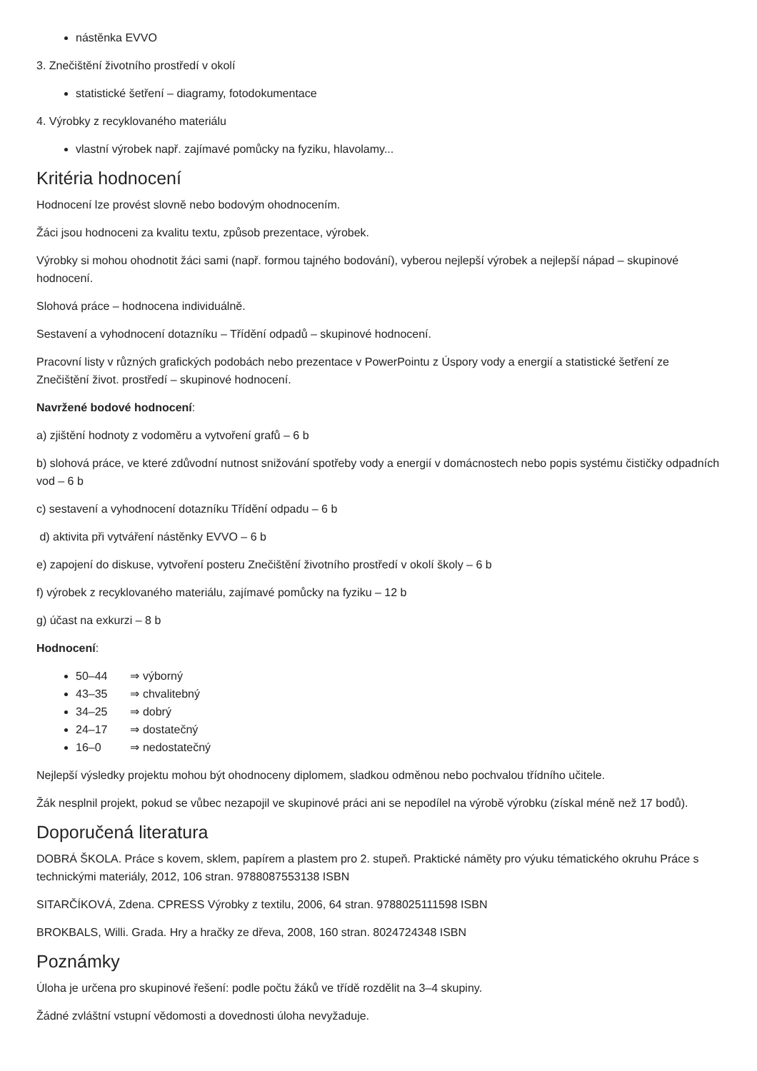nástěnka EVVO
3. Znečištění životního prostředí v okolí
statistické šetření – diagramy, fotodokumentace
4. Výrobky z recyklovaného materiálu
vlastní výrobek např. zajímavé pomůcky na fyziku, hlavolamy...
Kritéria hodnocení
Hodnocení lze provést slovně nebo bodovým ohodnocením.
Žáci jsou hodnoceni za kvalitu textu, způsob prezentace, výrobek.
Výrobky si mohou ohodnotit žáci sami (např. formou tajného bodování), vyberou nejlepší výrobek a nejlepší nápad – skupinové hodnocení.
Slohová práce – hodnocena individuálně.
Sestavení a vyhodnocení dotazníku – Třídění odpadů – skupinové hodnocení.
Pracovní listy v různých grafických podobách nebo prezentace v PowerPointu z Úspory vody a energií a statistické šetření ze Znečištění život. prostředí – skupinové hodnocení.
Navržené bodové hodnocení:
a) zjištění hodnoty z vodoměru a vytvoření grafů – 6 b
b) slohová práce, ve které zdůvodní nutnost snižování spotřeby vody a energií v domácnostech nebo popis systému čističky odpadních vod – 6 b
c) sestavení a vyhodnocení dotazníku Třídění odpadu – 6 b
d) aktivita při vytváření nástěnky EVVO – 6 b
e) zapojení do diskuse, vytvoření posteru Znečištění životního prostředí v okolí školy – 6 b
f) výrobek z recyklovaného materiálu, zajímavé pomůcky na fyziku – 12 b
g) účast na exkurzi – 8 b
Hodnocení:
50–44 ⇒ výborný
43–35 ⇒ chvalitebný
34–25 ⇒ dobrý
24–17 ⇒ dostatečný
16–0 ⇒ nedostatečný
Nejlepší výsledky projektu mohou být ohodnoceny diplomem, sladkou odměnou nebo pochvalou třídního učitele.
Žák nesplnil projekt, pokud se vůbec nezapojil ve skupinové práci ani se nepodílel na výrobě výrobku (získal méně než 17 bodů).
Doporučená literatura
DOBRÁ ŠKOLA. Práce s kovem, sklem, papírem a plastem pro 2. stupeň. Praktické náměty pro výuku tématického okruhu Práce s technickými materiály, 2012, 106 stran. 9788087553138 ISBN
SITARČÍKOVÁ, Zdena. CPRESS Výrobky z textilu, 2006, 64 stran. 9788025111598 ISBN
BROKBALS, Willi. Grada. Hry a hračky ze dřeva, 2008, 160 stran. 8024724348 ISBN
Poznámky
Úloha je určena pro skupinové řešení: podle počtu žáků ve třídě rozdělit na 3–4 skupiny.
Žádné zvláštní vstupní vědomosti a dovednosti úloha nevyžaduje.